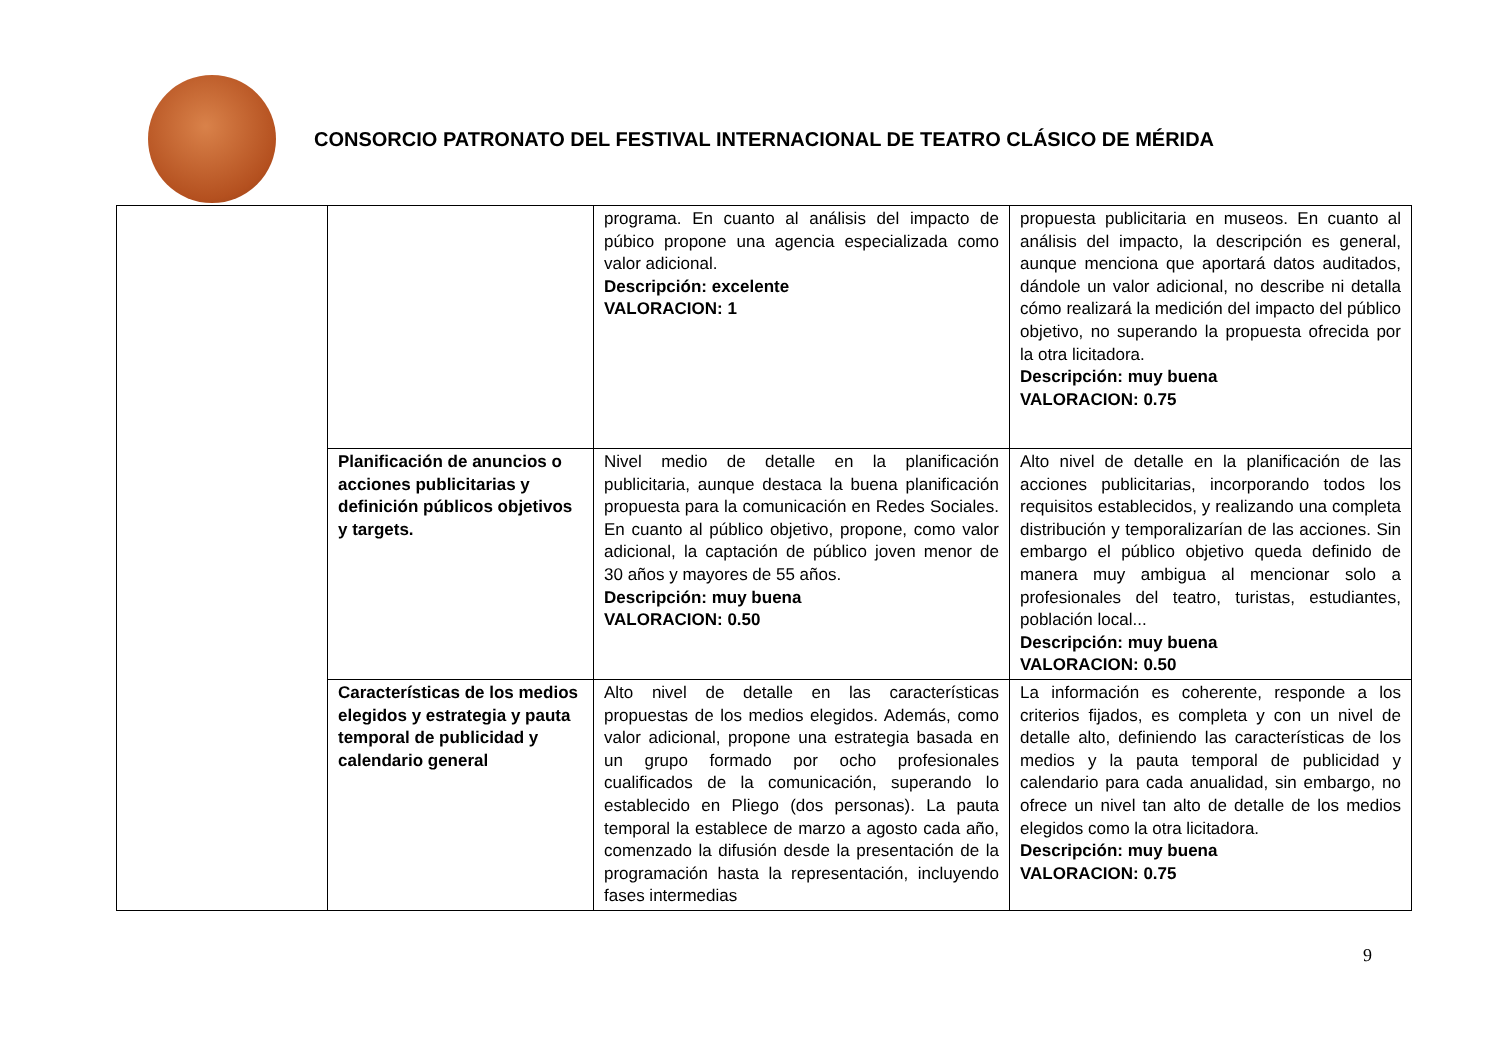CONSORCIO PATRONATO DEL FESTIVAL INTERNACIONAL DE TEATRO CLÁSICO DE MÉRIDA
| | | programa. En cuanto al análisis del impacto de púbico propone una agencia especializada como valor adicional. Descripción: excelente VALORACION: 1 | propuesta publicitaria en museos. En cuanto al análisis del impacto, la descripción es general, aunque menciona que aportará datos auditados, dándole un valor adicional, no describe ni detalla cómo realizará la medición del impacto del público objetivo, no superando la propuesta ofrecida por la otra licitadora. Descripción: muy buena VALORACION: 0.75 |
| | Planificación de anuncios o acciones publicitarias y definición públicos objetivos y targets. | Nivel medio de detalle en la planificación publicitaria, aunque destaca la buena planificación propuesta para la comunicación en Redes Sociales. En cuanto al público objetivo, propone, como valor adicional, la captación de público joven menor de 30 años y mayores de 55 años. Descripción: muy buena VALORACION: 0.50 | Alto nivel de detalle en la planificación de las acciones publicitarias, incorporando todos los requisitos establecidos, y realizando una completa distribución y temporalizarían de las acciones. Sin embargo el público objetivo queda definido de manera muy ambigua al mencionar solo a profesionales del teatro, turistas, estudiantes, población local... Descripción: muy buena VALORACION: 0.50 |
| | Características de los medios elegidos y estrategia y pauta temporal de publicidad y calendario general | Alto nivel de detalle en las características propuestas de los medios elegidos. Además, como valor adicional, propone una estrategia basada en un grupo formado por ocho profesionales cualificados de la comunicación, superando lo establecido en Pliego (dos personas). La pauta temporal la establece de marzo a agosto cada año, comenzado la difusión desde la presentación de la programación hasta la representación, incluyendo fases intermedias | La información es coherente, responde a los criterios fijados, es completa y con un nivel de detalle alto, definiendo las características de los medios y la pauta temporal de publicidad y calendario para cada anualidad, sin embargo, no ofrece un nivel tan alto de detalle de los medios elegidos como la otra licitadora. Descripción: muy buena VALORACION: 0.75 |
9